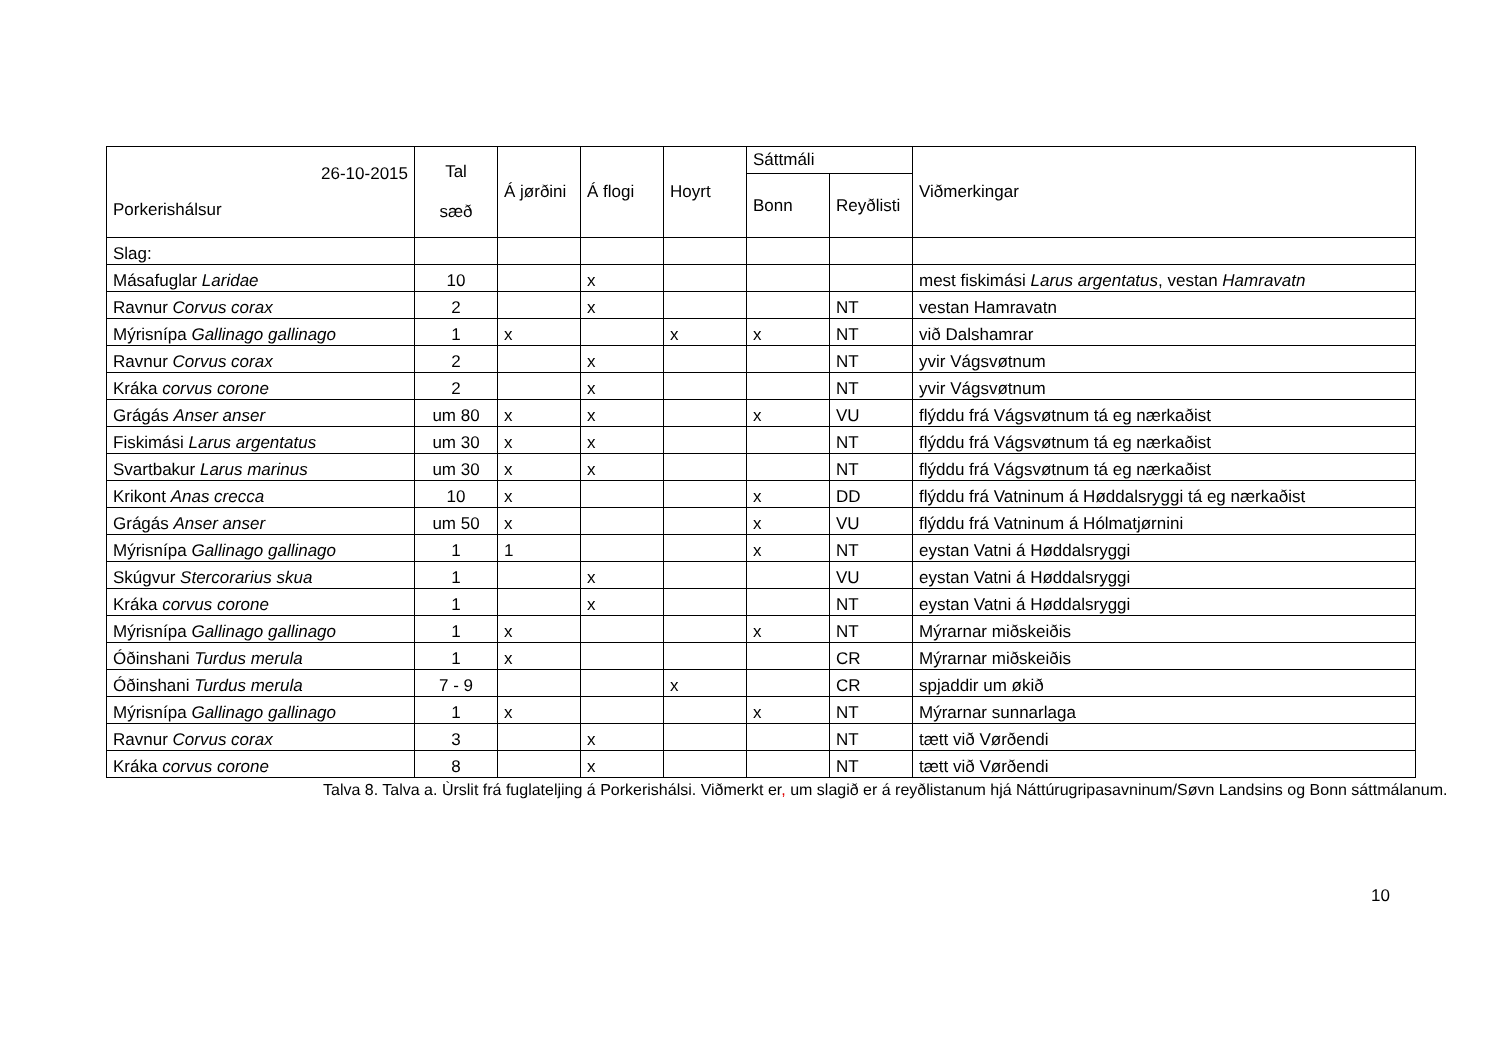| 26-10-2015 Porkerishálsur | Tal sæð | Á jørðini | Á flogi | Hoyrt | Sáttmáli | | Viðmerkingar |
| --- | --- | --- | --- | --- | --- | --- | --- |
| | | | | | Bonn | Reyðlisti | |
| Slag: | | | | | | | |
| Másafuglar Laridae | 10 | | x | | | | mest fiskimási Larus argentatus , vestan Hamravatn |
| Ravnur Corvus corax | 2 | | x | | | NT | vestan Hamravatn |
| Mýrisnípa Gallinago gallinago | 1 | x | | x | x | NT | við Dalshamrar |
| Ravnur Corvus corax | 2 | | x | | | NT | yvir Vágsvøtnum |
| Kráka corvus corone | 2 | | x | | | NT | yvir Vágsvøtnum |
| Grágás Anser anser | um 80 | x | x | | x | VU | flýddu frá Vágsvøtnum tá eg nærkaðist |
| Fiskimási Larus argentatus | um 30 | x | x | | | NT | flýddu frá Vágsvøtnum tá eg nærkaðist |
| Svartbakur Larus marinus | um 30 | x | x | | | NT | flýddu frá Vágsvøtnum tá eg nærkaðist |
| Krikont Anas crecca | 10 | x | | | x | DD | flýddu frá Vatninum á Høddalsryggi tá eg nærkaðist |
| Grágás Anser anser | um 50 | x | | | x | VU | flýddu frá Vatninum á Hólmatjørnini |
| Mýrisnípa Gallinago gallinago | 1 | 1 | | | x | NT | eystan Vatni á Høddalsryggi |
| Skúgvur Stercorarius skua | 1 | | x | | | VU | eystan Vatni á Høddalsryggi |
| Kráka corvus corone | 1 | | x | | | NT | eystan Vatni á Høddalsryggi |
| Mýrisnípa Gallinago gallinago | 1 | x | | | x | NT | Mýrarnar miðskeiðis |
| Óðinshani Turdus merula | 1 | x | | | | CR | Mýrarnar miðskeiðis |
| Óðinshani Turdus merula | 7 - 9 | | | x | | CR | spjaddir um økið |
| Mýrisnípa Gallinago gallinago | 1 | x | | | x | NT | Mýrarnar sunnarlaga |
| Ravnur Corvus corax | 3 | | x | | | NT | tætt við Vørðendi |
| Kráka corvus corone | 8 | | x | | | NT | tætt við Vørðendi |
Talva 8. Talva a. Ùrslit frá fuglateljing á Porkerishálsi. Viðmerkt er, um slagið er á reyðlistanum hjá Náttúrugripasavninum/Søvn Landsins og Bonn sáttmálanum.
10